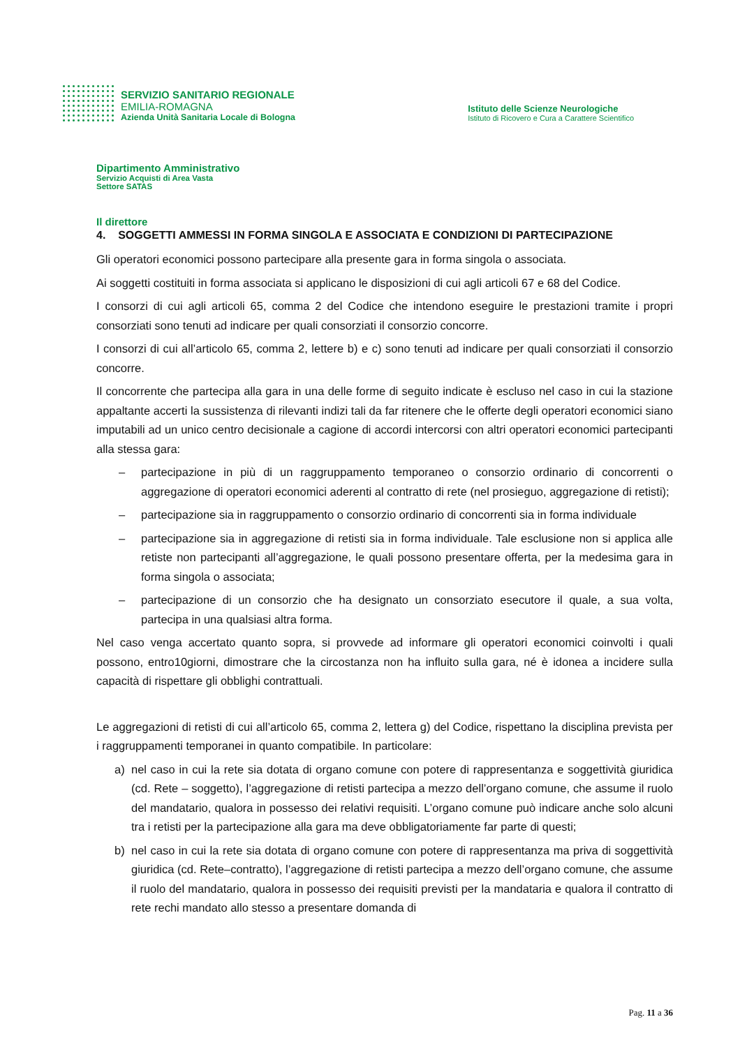SERVIZIO SANITARIO REGIONALE
EMILIA-ROMAGNA
Azienda Unità Sanitaria Locale di Bologna
Istituto delle Scienze Neurologiche
Istituto di Ricovero e Cura a Carattere Scientifico
Dipartimento Amministrativo
Servizio Acquisti di Area Vasta
Settore SATAS
Il direttore
4. SOGGETTI AMMESSI IN FORMA SINGOLA E ASSOCIATA E CONDIZIONI DI PARTECIPAZIONE
Gli operatori economici possono partecipare alla presente gara in forma singola o associata.
Ai soggetti costituiti in forma associata si applicano le disposizioni di cui agli articoli 67 e 68 del Codice.
I consorzi di cui agli articoli 65, comma 2 del Codice che intendono eseguire le prestazioni tramite i propri consorziati sono tenuti ad indicare per quali consorziati il consorzio concorre.
I consorzi di cui all’articolo 65, comma 2, lettere b) e c) sono tenuti ad indicare per quali consorziati il consorzio concorre.
Il concorrente che partecipa alla gara in una delle forme di seguito indicate è escluso nel caso in cui la stazione appaltante accerti la sussistenza di rilevanti indizi tali da far ritenere che le offerte degli operatori economici siano imputabili ad un unico centro decisionale a cagione di accordi intercorsi con altri operatori economici partecipanti alla stessa gara:
– partecipazione in più di un raggruppamento temporaneo o consorzio ordinario di concorrenti o aggregazione di operatori economici aderenti al contratto di rete (nel prosieguo, aggregazione di retisti);
– partecipazione sia in raggruppamento o consorzio ordinario di concorrenti sia in forma individuale
– partecipazione sia in aggregazione di retisti sia in forma individuale. Tale esclusione non si applica alle retiste non partecipanti all’aggregazione, le quali possono presentare offerta, per la medesima gara in forma singola o associata;
– partecipazione di un consorzio che ha designato un consorziato esecutore il quale, a sua volta, partecipa in una qualsiasi altra forma.
Nel caso venga accertato quanto sopra, si provvede ad informare gli operatori economici coinvolti i quali possono, entro10giorni, dimostrare che la circostanza non ha influito sulla gara, né è idonea a incidere sulla capacità di rispettare gli obblighi contrattuali.
Le aggregazioni di retisti di cui all’articolo 65, comma 2, lettera g) del Codice, rispettano la disciplina prevista per i raggruppamenti temporanei in quanto compatibile. In particolare:
a) nel caso in cui la rete sia dotata di organo comune con potere di rappresentanza e soggettività giuridica (cd. Rete – soggetto), l’aggregazione di retisti partecipa a mezzo dell’organo comune, che assume il ruolo del mandatario, qualora in possesso dei relativi requisiti. L’organo comune può indicare anche solo alcuni tra i retisti per la partecipazione alla gara ma deve obbligatoriamente far parte di questi;
b) nel caso in cui la rete sia dotata di organo comune con potere di rappresentanza ma priva di soggettività giuridica (cd. Rete–contratto), l’aggregazione di retisti partecipa a mezzo dell’organo comune, che assume il ruolo del mandatario, qualora in possesso dei requisiti previsti per la mandataria e qualora il contratto di rete rechi mandato allo stesso a presentare domanda di
Pag. 11 a 36